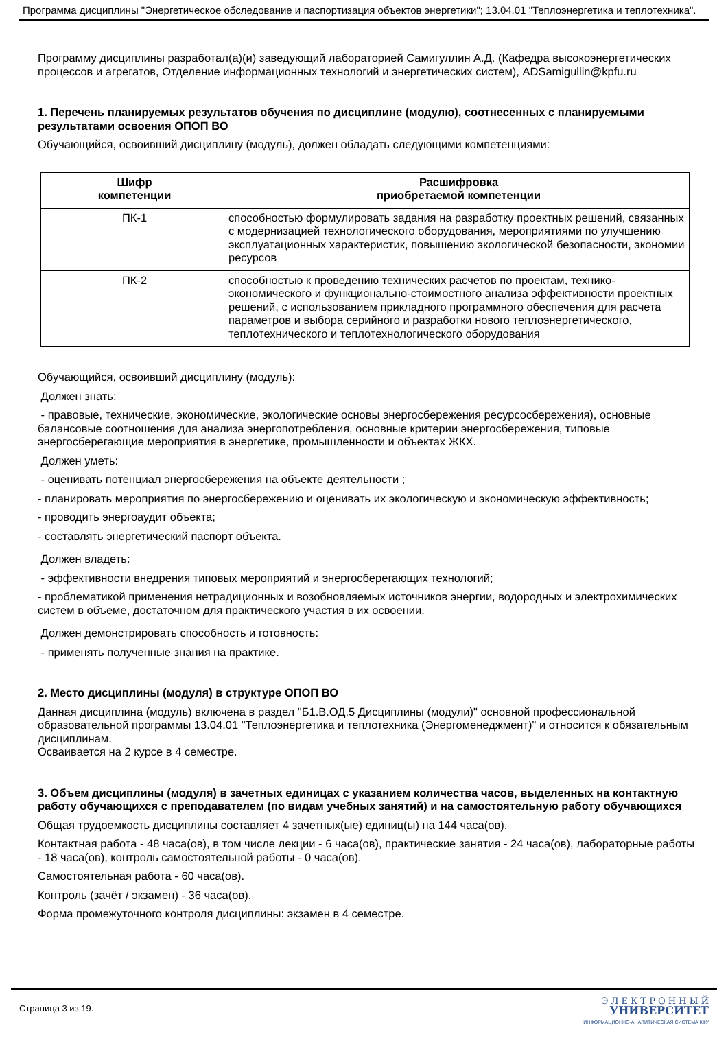Программа дисциплины "Энергетическое обследование и паспортизация объектов энергетики"; 13.04.01 "Теплоэнергетика и теплотехника".
Программу дисциплины разработал(а)(и) заведующий лабораторией Самигуллин А.Д. (Кафедра высокоэнергетических процессов и агрегатов, Отделение информационных технологий и энергетических систем), ADSamigullin@kpfu.ru
1. Перечень планируемых результатов обучения по дисциплине (модулю), соотнесенных с планируемыми результатами освоения ОПОП ВО
Обучающийся, освоивший дисциплину (модуль), должен обладать следующими компетенциями:
| Шифр компетенции | Расшифровка приобретаемой компетенции |
| --- | --- |
| ПК-1 | способностью формулировать задания на разработку проектных решений, связанных с модернизацией технологического оборудования, мероприятиями по улучшению эксплуатационных характеристик, повышению экологической безопасности, экономии ресурсов |
| ПК-2 | способностью к проведению технических расчетов по проектам, технико-экономического и функционально-стоимостного анализа эффективности проектных решений, с использованием прикладного программного обеспечения для расчета параметров и выбора серийного и разработки нового теплоэнергетического, теплотехнического и теплотехнологического оборудования |
Обучающийся, освоивший дисциплину (модуль):
Должен знать:
- правовые, технические, экономические, экологические основы энергосбережения ресурсосбережения), основные балансовые соотношения для анализа энергопотребления, основные критерии энергосбережения, типовые энергосберегающие мероприятия в энергетике, промышленности и объектах ЖКХ.
Должен уметь:
- оценивать потенциал энергосбережения на объекте деятельности ;
- планировать мероприятия по энергосбережению и оценивать их экологическую и экономическую эффективность;
- проводить энергоаудит объекта;
- составлять энергетический паспорт объекта.
Должен владеть:
- эффективности внедрения типовых мероприятий и энергосберегающих технологий;
- проблематикой применения нетрадиционных и возобновляемых источников энергии, водородных и электрохимических систем в объеме, достаточном для практического участия в их освоении.
Должен демонстрировать способность и готовность:
- применять полученные знания на практике.
2. Место дисциплины (модуля) в структуре ОПОП ВО
Данная дисциплина (модуль) включена в раздел "Б1.В.ОД.5 Дисциплины (модули)" основной профессиональной образовательной программы 13.04.01 "Теплоэнергетика и теплотехника (Энергоменеджмент)" и относится к обязательным дисциплинам.
Осваивается на 2 курсе в 4 семестре.
3. Объем дисциплины (модуля) в зачетных единицах с указанием количества часов, выделенных на контактную работу обучающихся с преподавателем (по видам учебных занятий) и на самостоятельную работу обучающихся
Общая трудоемкость дисциплины составляет 4 зачетных(ые) единиц(ы) на 144 часа(ов).
Контактная работа - 48 часа(ов), в том числе лекции - 6 часа(ов), практические занятия - 24 часа(ов), лабораторные работы - 18 часа(ов), контроль самостоятельной работы - 0 часа(ов).
Самостоятельная работа - 60 часа(ов).
Контроль (зачёт / экзамен) - 36 часа(ов).
Форма промежуточного контроля дисциплины: экзамен в 4 семестре.
Страница 3 из 19.
Э Л Е К Т Р О Н Н Ы Й
УНИВЕРСИТЕТ
ИНФОРМАЦИОННО-АНАЛИТИЧЕСКАЯ СИСТЕМА КФУ